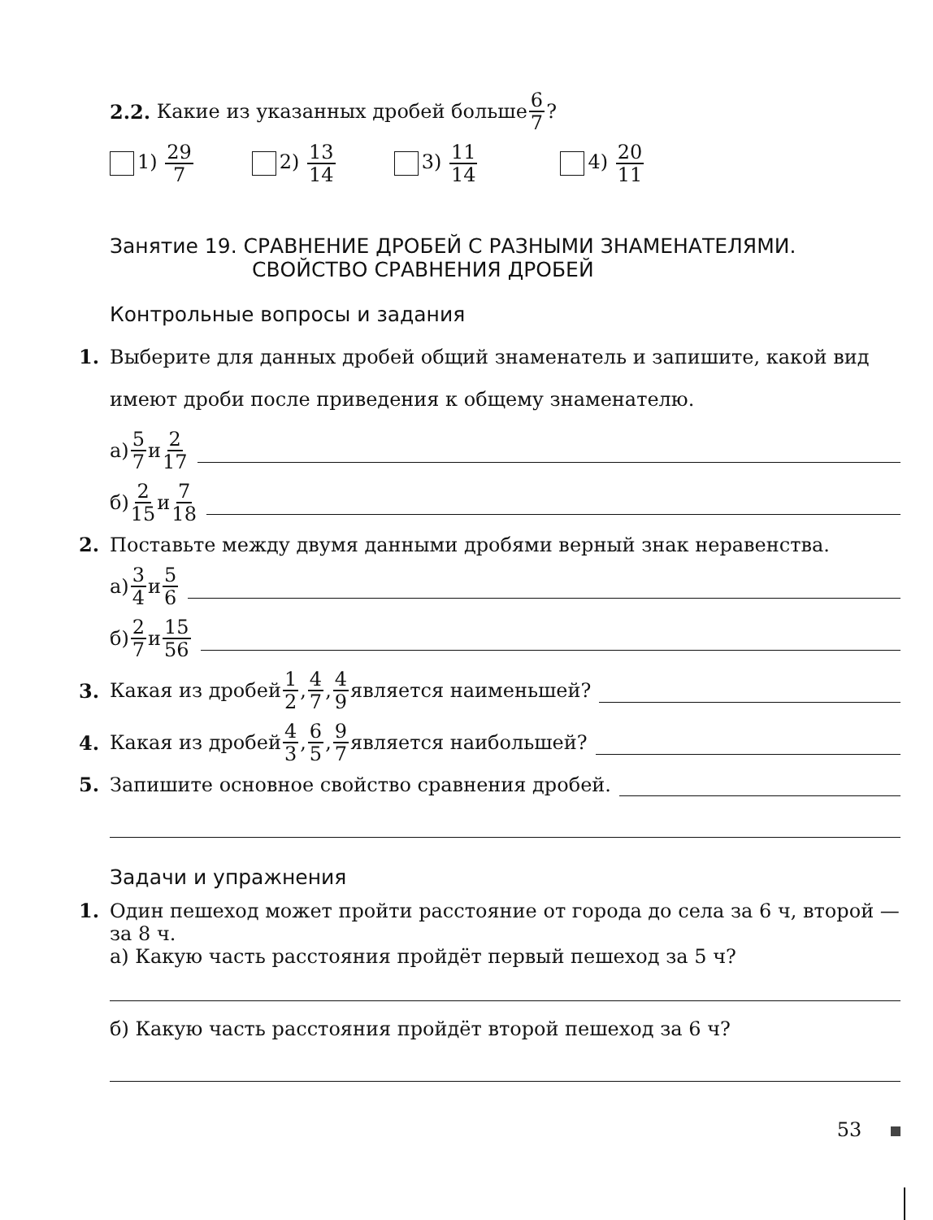2.2. Какие из указанных дробей больше 6 7?
1) 29 7 2) 13 14 3) 11 14 4) 20 11
Занятие 19. СРАВНЕНИЕ ДРОБЕЙ С РАЗНЫМИ ЗНАМЕНАТЕЛЯМИ.
СВОЙСТВО СРАВНЕНИЯ ДРОБЕЙ
Контрольные вопросы и задания
1. Выберите для данных дробей общий знаменатель и запишите, какой вид имеют дроби после приведения к общему знаменателю.
а) 5 7 и 2 17
б) 2 15 и 7 18
2. Поставьте между двумя данными дробями верный знак неравенства.
а) 3 4 и 5 6
б) 2 7 и 15 56
3. Какая из дробей 1 2, 4 7, 4 9 является наименьшей?
4. Какая из дробей 4 3, 6 5, 9 7 является наибольшей?
5. Запишите основное свойство сравнения дробей.
Задачи и упражнения
1. Один пешеход может пройти расстояние от города до села за 6 ч, второй — за 8 ч.
а) Какую часть расстояния пройдёт первый пешеход за 5 ч?
б) Какую часть расстояния пройдёт второй пешеход за 6 ч?
53